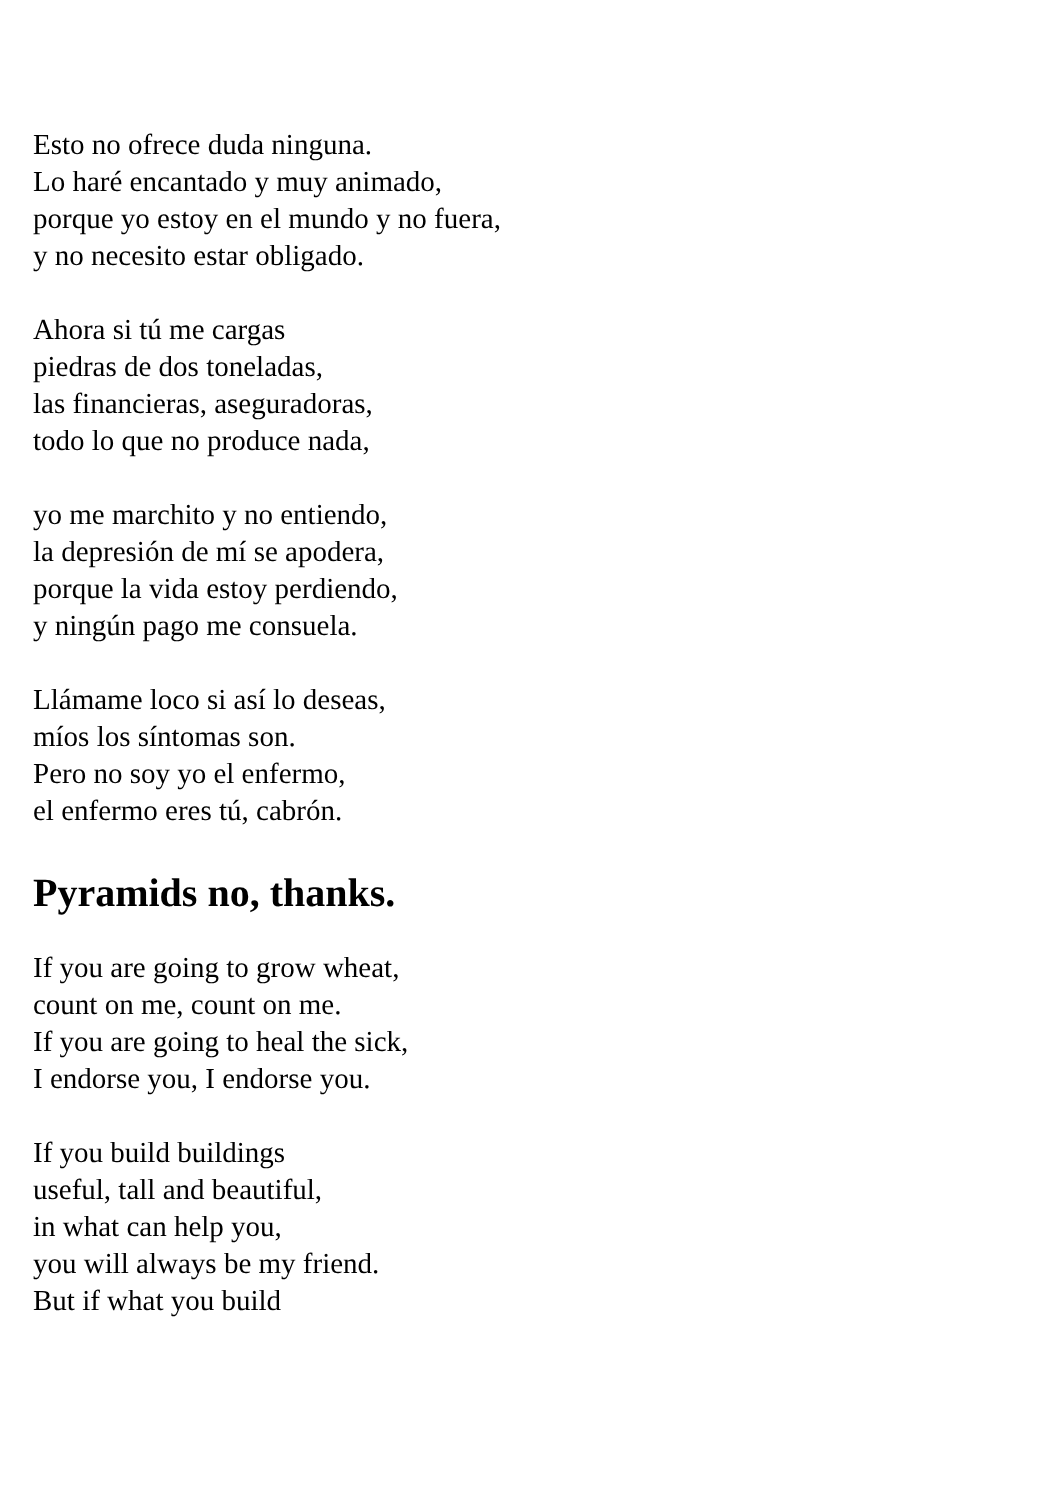Esto no ofrece duda ninguna.
Lo haré encantado y muy animado,
porque yo estoy en el mundo y no fuera,
y no necesito estar obligado.
Ahora si tú me cargas
piedras de dos toneladas,
las financieras, aseguradoras,
todo lo que no produce nada,
yo me marchito y no entiendo,
la depresión de mí se apodera,
porque la vida estoy perdiendo,
y ningún pago me consuela.
Llámame loco si así lo deseas,
míos los síntomas son.
Pero no soy yo el enfermo,
el enfermo eres tú, cabrón.
Pyramids no, thanks.
If you are going to grow wheat,
count on me, count on me.
If you are going to heal the sick,
I endorse you, I endorse you.
If you build buildings
useful, tall and beautiful,
in what can help you,
you will always be my friend.
But if what you build